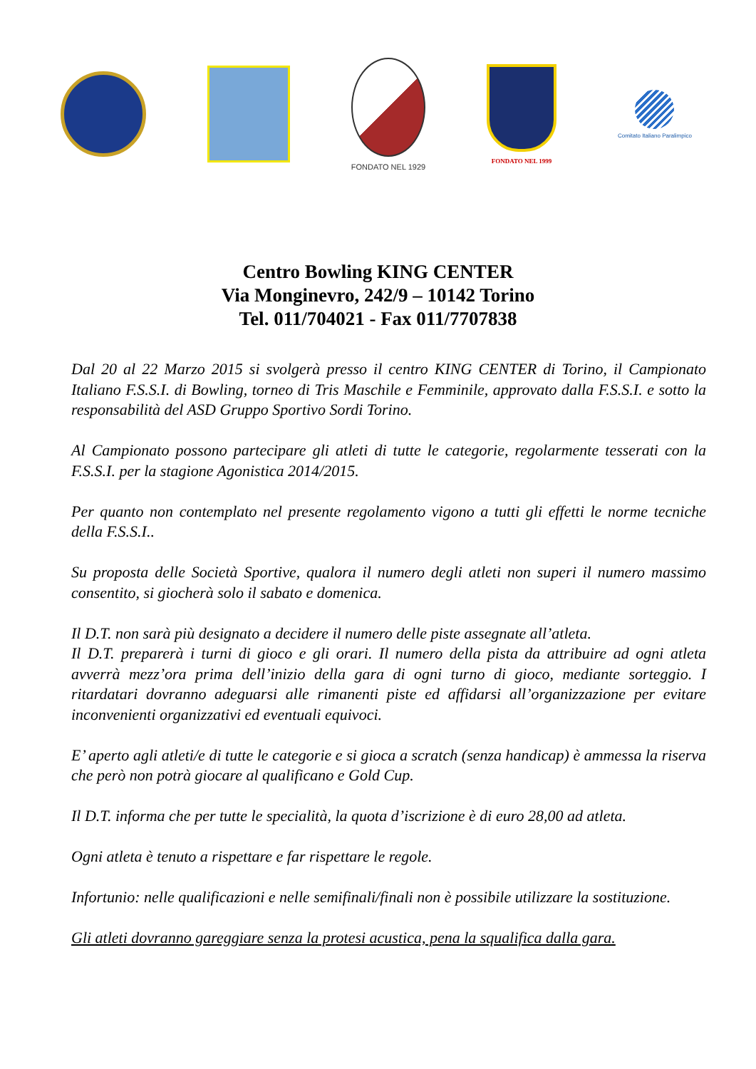FONDATO NEL 1929
FONDATO NEL 1999
Comitato Italiano Paralimpico
Centro Bowling KING CENTER
Via Monginevro, 242/9 – 10142 Torino
Tel. 011/704021 - Fax 011/7707838
Dal 20 al 22 Marzo 2015 si svolgerà presso il centro KING CENTER di Torino, il Campionato Italiano F.S.S.I. di Bowling, torneo di Tris Maschile e Femminile, approvato dalla F.S.S.I. e sotto la responsabilità del ASD Gruppo Sportivo Sordi Torino.
Al Campionato possono partecipare gli atleti di tutte le categorie, regolarmente tesserati con la F.S.S.I. per la stagione Agonistica 2014/2015.
Per quanto non contemplato nel presente regolamento vigono a tutti gli effetti le norme tecniche della F.S.S.I..
Su proposta delle Società Sportive, qualora il numero degli atleti non superi il numero massimo consentito, si giocherà solo il sabato e domenica.
Il D.T. non sarà più designato a decidere il numero delle piste assegnate all’atleta.
Il D.T. preparerà i turni di gioco e gli orari. Il numero della pista da attribuire ad ogni atleta avverrà mezz’ora prima dell’inizio della gara di ogni turno di gioco, mediante sorteggio. I ritardatari dovranno adeguarsi alle rimanenti piste ed affidarsi all’organizzazione per evitare inconvenienti organizzativi ed eventuali equivoci.
E’ aperto agli atleti/e di tutte le categorie e si gioca a scratch (senza handicap) è ammessa la riserva che però non potrà giocare al qualificano e Gold Cup.
Il D.T. informa che per tutte le specialità, la quota d’iscrizione è di euro 28,00 ad atleta.
Ogni atleta è tenuto a rispettare e far rispettare le regole.
Infortunio: nelle qualificazioni e nelle semifinali/finali non è possibile utilizzare la sostituzione.
Gli atleti dovranno gareggiare senza la protesi acustica, pena la squalifica dalla gara.